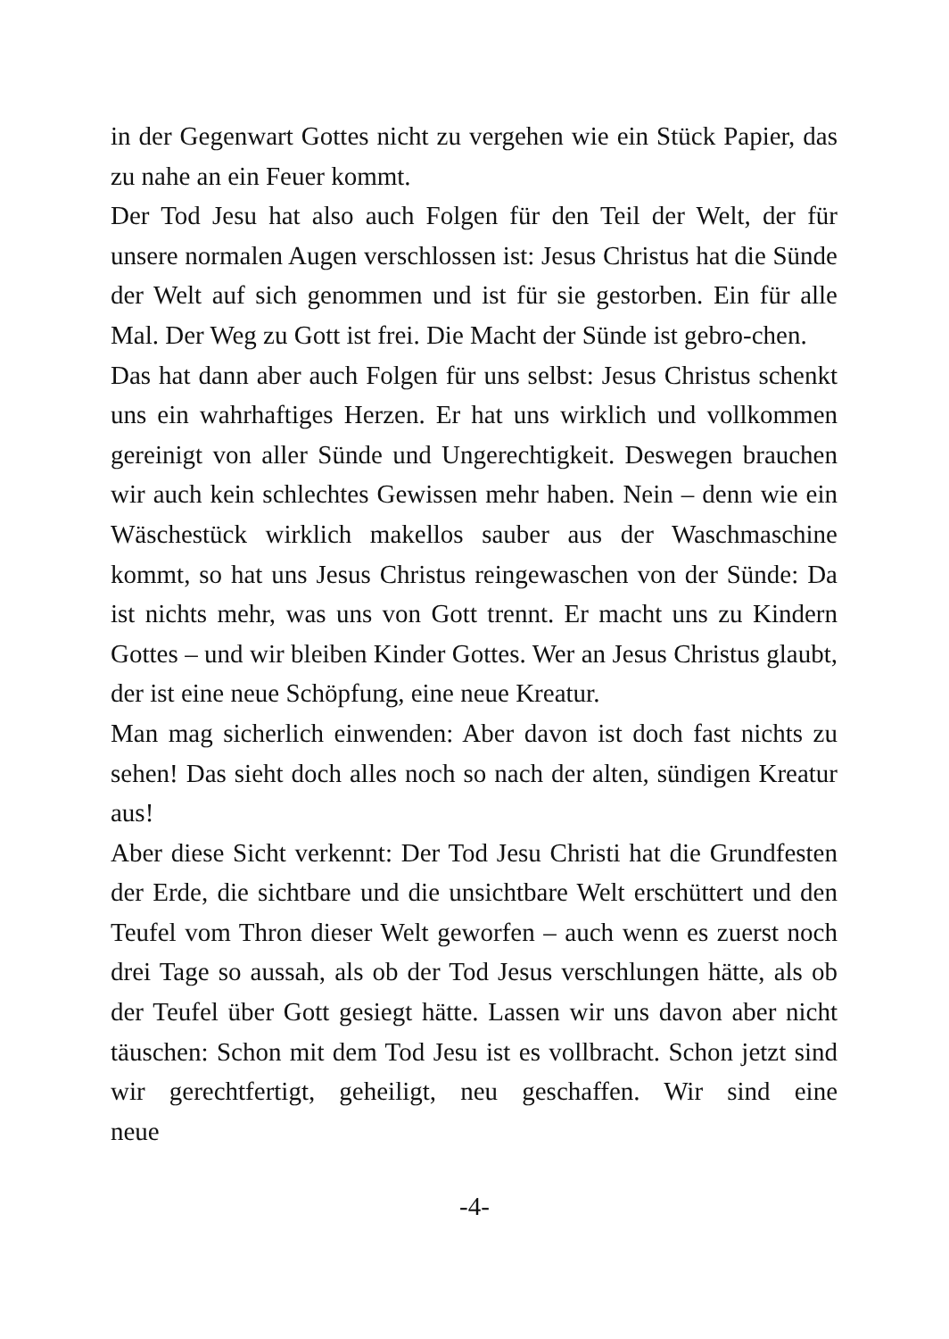in der Gegenwart Gottes nicht zu vergehen wie ein Stück Papier, das zu nahe an ein Feuer kommt.
Der Tod Jesu hat also auch Folgen für den Teil der Welt, der für unsere normalen Augen verschlossen ist: Jesus Christus hat die Sünde der Welt auf sich genommen und ist für sie gestorben. Ein für alle Mal. Der Weg zu Gott ist frei. Die Macht der Sünde ist gebro-chen.
Das hat dann aber auch Folgen für uns selbst: Jesus Christus schenkt uns ein wahrhaftiges Herzen. Er hat uns wirklich und vollkommen gereinigt von aller Sünde und Ungerechtigkeit. Deswegen brauchen wir auch kein schlechtes Gewissen mehr haben. Nein – denn wie ein Wäschestück wirklich makellos sauber aus der Waschmaschine kommt, so hat uns Jesus Christus reingewaschen von der Sünde: Da ist nichts mehr, was uns von Gott trennt. Er macht uns zu Kindern Gottes – und wir bleiben Kinder Gottes. Wer an Jesus Christus glaubt, der ist eine neue Schöpfung, eine neue Kreatur.
Man mag sicherlich einwenden: Aber davon ist doch fast nichts zu sehen! Das sieht doch alles noch so nach der alten, sündigen Kreatur aus!
Aber diese Sicht verkennt: Der Tod Jesu Christi hat die Grundfesten der Erde, die sichtbare und die unsichtbare Welt erschüttert und den Teufel vom Thron dieser Welt geworfen – auch wenn es zuerst noch drei Tage so aussah, als ob der Tod Jesus verschlungen hätte, als ob der Teufel über Gott gesiegt hätte. Lassen wir uns davon aber nicht täuschen: Schon mit dem Tod Jesu ist es vollbracht. Schon jetzt sind wir gerechtfertigt, geheiligt, neu geschaffen. Wir sind eine neue
-4-